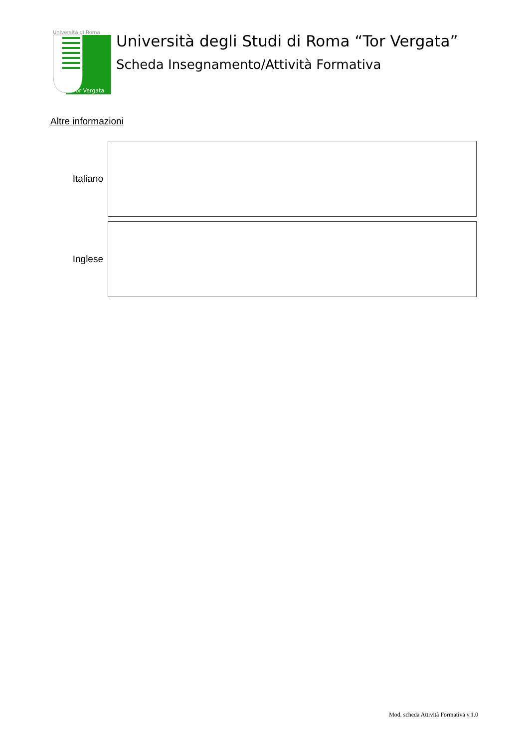Università di Roma
Tor Vergata
Università degli Studi di Roma “Tor Vergata”
Scheda Insegnamento/Attività Formativa
Altre informazioni
Italiano
Inglese
Mod. scheda Attività Formativa v.1.0